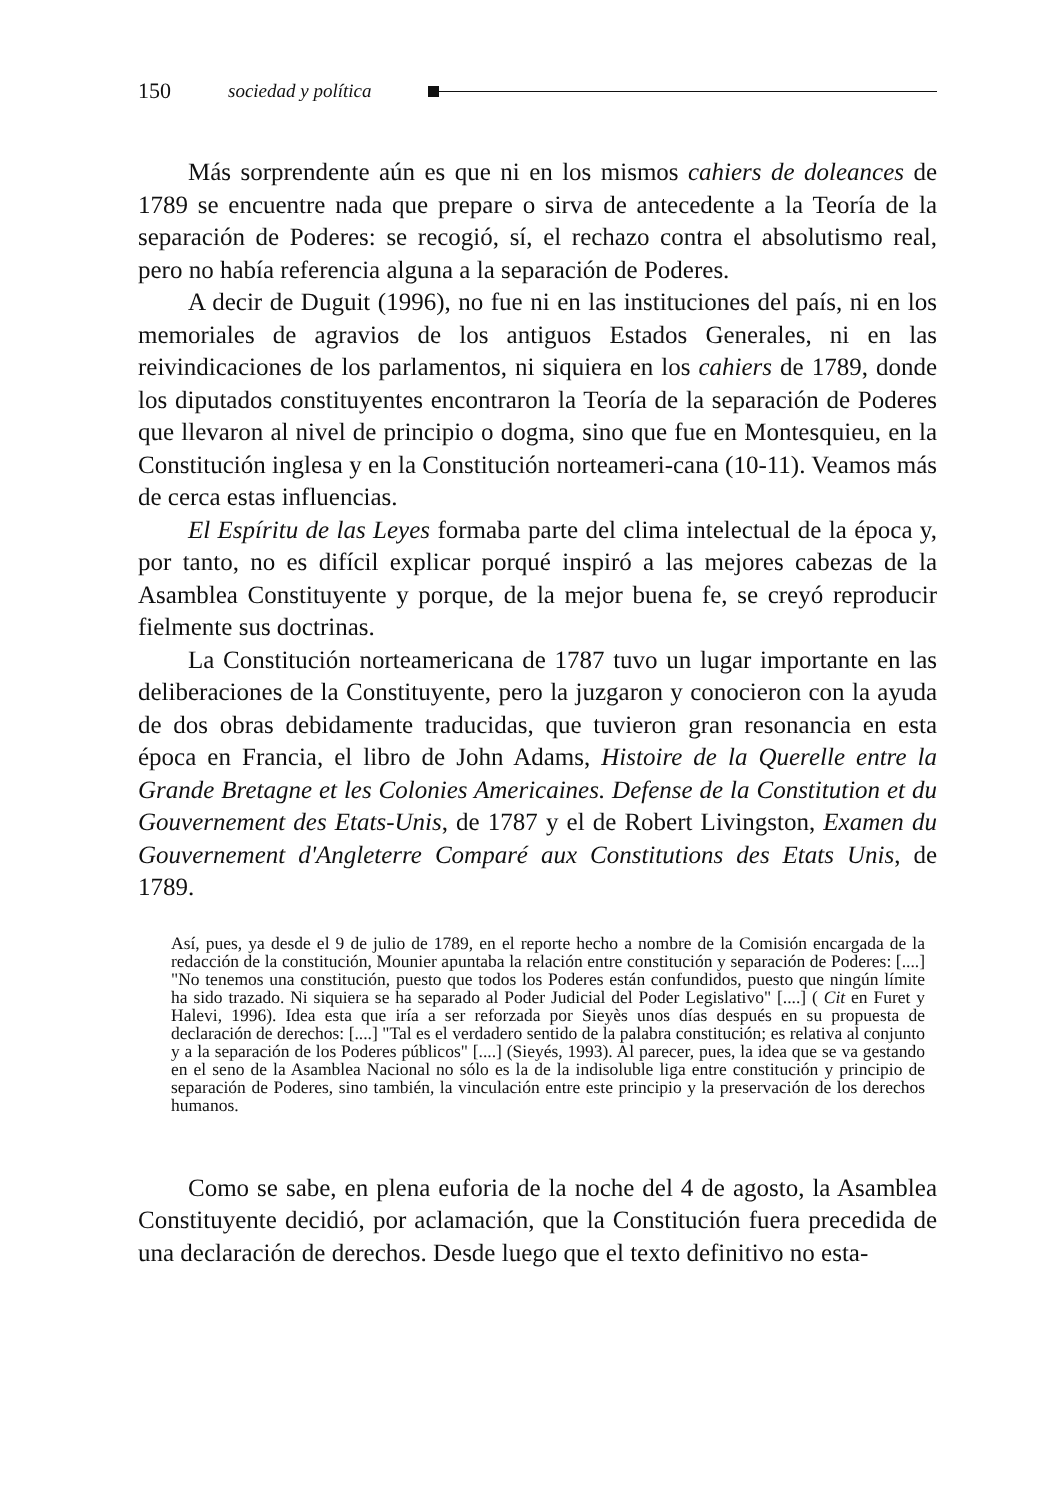150 sociedad y política
Más sorprendente aún es que ni en los mismos cahiers de doleances de 1789 se encuentre nada que prepare o sirva de antecedente a la Teoría de la separación de Poderes: se recogió, sí, el rechazo contra el absolutismo real, pero no había referencia alguna a la separación de Poderes.
A decir de Duguit (1996), no fue ni en las instituciones del país, ni en los memoriales de agravios de los antiguos Estados Generales, ni en las reivindicaciones de los parlamentos, ni siquiera en los cahiers de 1789, donde los diputados constituyentes encontraron la Teoría de la separación de Poderes que llevaron al nivel de principio o dogma, sino que fue en Montesquieu, en la Constitución inglesa y en la Constitución norteameri-cana (10-11). Veamos más de cerca estas influencias.
El Espíritu de las Leyes formaba parte del clima intelectual de la época y, por tanto, no es difícil explicar porqué inspiró a las mejores cabezas de la Asamblea Constituyente y porque, de la mejor buena fe, se creyó reproducir fielmente sus doctrinas.
La Constitución norteamericana de 1787 tuvo un lugar importante en las deliberaciones de la Constituyente, pero la juzgaron y conocieron con la ayuda de dos obras debidamente traducidas, que tuvieron gran resonancia en esta época en Francia, el libro de John Adams, Histoire de la Querelle entre la Grande Bretagne et les Colonies Americaines. Defense de la Constitution et du Gouvernement des Etats-Unis, de 1787 y el de Robert Livingston, Examen du Gouvernement d'Angleterre Comparé aux Constitutions des Etats Unis, de 1789.
Así, pues, ya desde el 9 de julio de 1789, en el reporte hecho a nombre de la Comisión encargada de la redacción de la constitución, Mounier apuntaba la relación entre constitución y separación de Poderes: [....] "No tenemos una constitución, puesto que todos los Poderes están confundidos, puesto que ningún límite ha sido trazado. Ni siquiera se ha separado al Poder Judicial del Poder Legislativo" [....] ( Cit en Furet y Halevi, 1996). Idea esta que iría a ser reforzada por Sieyès unos días después en su propuesta de declaración de derechos: [....] "Tal es el verdadero sentido de la palabra constitución; es relativa al conjunto y a la separación de los Poderes públicos" [....] (Sieyés, 1993). Al parecer, pues, la idea que se va gestando en el seno de la Asamblea Nacional no sólo es la de la indisoluble liga entre constitución y principio de separación de Poderes, sino también, la vinculación entre este principio y la preservación de los derechos humanos.
Como se sabe, en plena euforia de la noche del 4 de agosto, la Asamblea Constituyente decidió, por aclamación, que la Constitución fuera precedida de una declaración de derechos. Desde luego que el texto definitivo no esta-